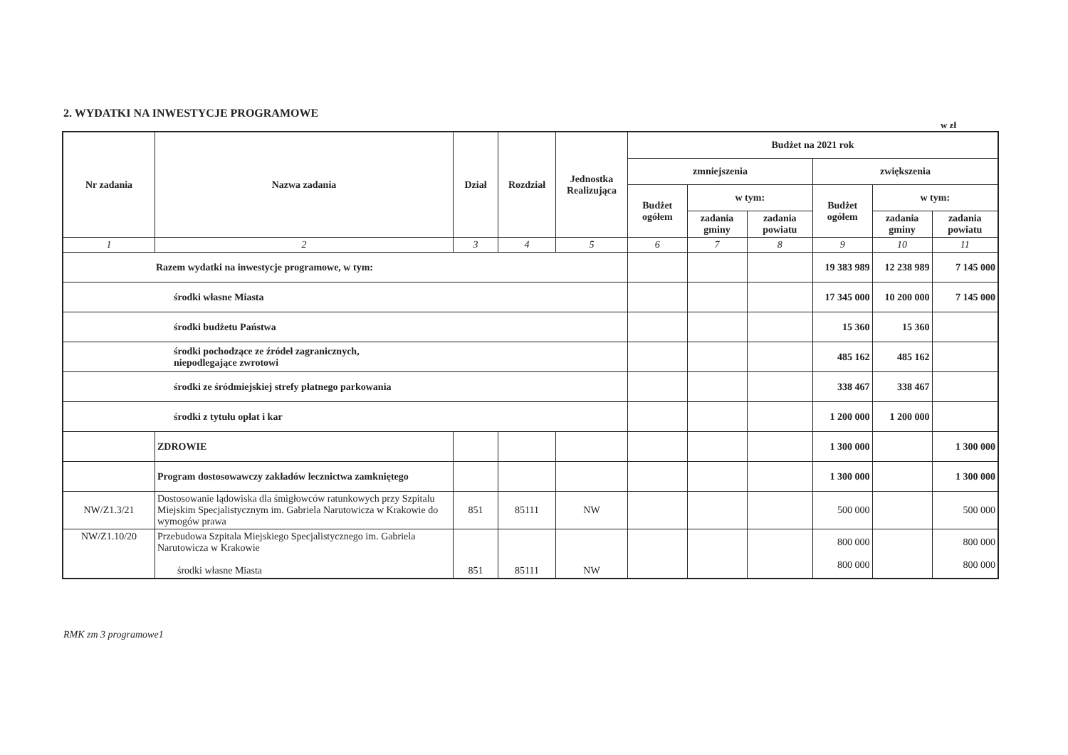2. WYDATKI NA INWESTYCJE PROGRAMOWE
w zł
| Nr zadania | Nazwa zadania | Dział | Rozdział | Jednostka Realizująca | Budżet na 2021 rok | | | | | |
| --- | --- | --- | --- | --- | --- | --- | --- | --- | --- | --- |
| | | | | | zmniejszenia | | | zwiększenia | | |
| | | | | | Budżet ogółem | w tym: | | Budżet ogółem | w tym: | |
| | | | | | | zadania gminy | zadania powiatu | | zadania gminy | zadania powiatu |
| 1 | 2 | 3 | 4 | 5 | 6 | 7 | 8 | 9 | 10 | 11 |
| Razem wydatki na inwestycje programowe, w tym: | | | | | | | | 19 383 989 | 12 238 989 | 7 145 000 |
| środki własne Miasta | | | | | | | | 17 345 000 | 10 200 000 | 7 145 000 |
| środki budżetu Państwa | | | | | | | | 15 360 | 15 360 | |
| środki pochodzące ze źródeł zagranicznych, niepodlegające zwrotowi | | | | | | | | 485 162 | 485 162 | |
| środki ze śródmiejskiej strefy płatnego parkowania | | | | | | | | 338 467 | 338 467 | |
| środki z tytułu opłat i kar | | | | | | | | 1 200 000 | 1 200 000 | |
| | ZDROWIE | | | | | | | 1 300 000 | | 1 300 000 |
| | Program dostosowawczy zakładów lecznictwa zamkniętego | | | | | | | 1 300 000 | | 1 300 000 |
| NW/Z1.3/21 | Dostosowanie lądowiska dla śmigłowców ratunkowych przy Szpitalu Miejskim Specjalistycznym im. Gabriela Narutowicza w Krakowie do wymogów prawa | 851 | 85111 | NW | | | | 500 000 | | 500 000 |
| NW/Z1.10/20 | Przebudowa Szpitala Miejskiego Specjalistycznego im. Gabriela Narutowicza w Krakowie środki własne Miasta | 851 | 85111 | NW | | | | 800 000 800 000 | | 800 000 800 000 |
RMK zm 3 programowe1